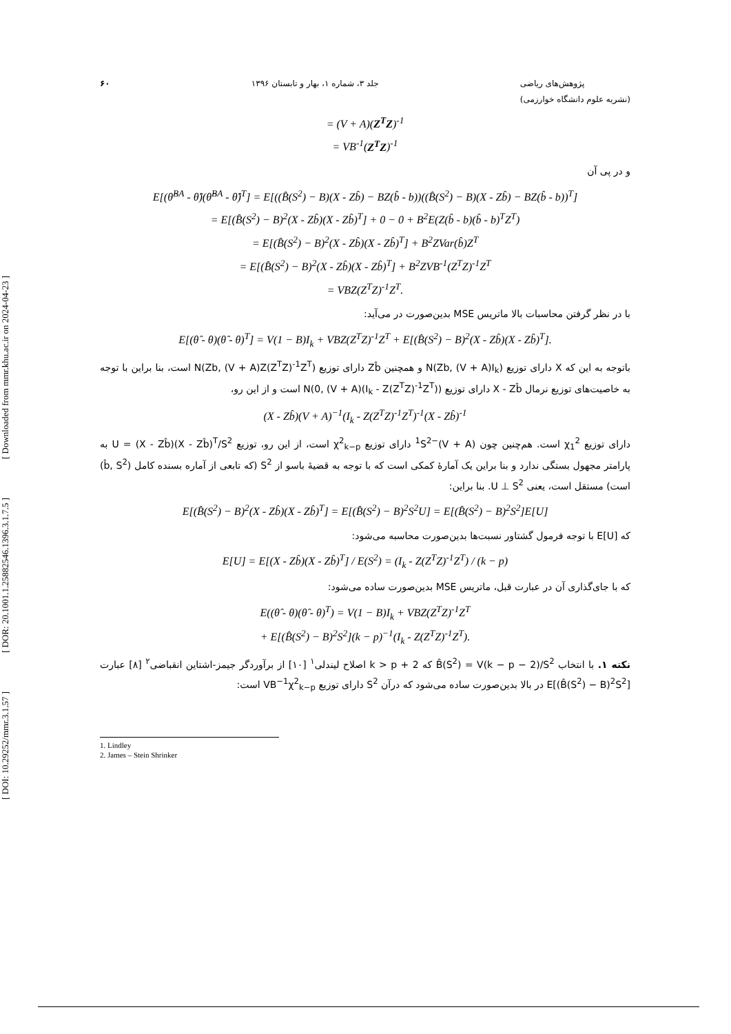[ DOI: 10.29252/mmr.3.1.57 ] [ DOR: 20.1001.1.25882546.1396.3.1.7.5 ] [ Downloaded from mmr.khu.ac.ir on 2024-04-23 ]
۶۰ جلد ۳، شماره ۱، بهار و تابستان ۱۳۹۶ پژوهش‌های ریاضی
(نشریه علوم دانشگاه خوارزمی)
= (V + A)(Z<sup>T</sup>Z)<sup>-1</sup>
= VB<sup>-1</sup>(Z<sup>T</sup>Z)<sup>-1</sup>
و در پی آن
E[(θ̂<sup>BA</sup> - θ̂)(θ̂<sup>BA</sup> - θ̂)<sup>T</sup>] = E[((B̂(S<sup>2</sup>) − B)(X - Zb̂) − BZ(b̂ - b))((B̂(S<sup>2</sup>) − B)(X - Zb̂) − BZ(b̂ - b))<sup>T</sup>]
= E[(B̂(S<sup>2</sup>) − B)<sup>2</sup>(X - Zb̂)(X - Zb̂)<sup>T</sup>] + 0 − 0 + B<sup>2</sup>E(Z(b̂ - b)(b̂ - b)<sup>T</sup>Z<sup>T</sup>)
= E[(B̂(S<sup>2</sup>) − B)<sup>2</sup>(X - Zb̂)(X - Zb̂)<sup>T</sup>] + B<sup>2</sup>ZVar(b̂)Z<sup>T</sup>
= E[(B̂(S<sup>2</sup>) − B)<sup>2</sup>(X - Zb̂)(X - Zb̂)<sup>T</sup>] + B<sup>2</sup>ZVB<sup>-1</sup>(Z<sup>T</sup>Z)<sup>-1</sup>Z<sup>T</sup>
= VBZ(Z<sup>T</sup>Z)<sup>-1</sup>Z<sup>T</sup>.
با در نظر گرفتن محاسبات بالا ماتریس MSE بدین‌صورت در می‌آید:
E[(θ̂ - θ)(θ̂ - θ)<sup>T</sup>] = V(1 − B)I<sub>k</sub> + VBZ(Z<sup>T</sup>Z)<sup>-1</sup>Z<sup>T</sup> + E[(B̂(S<sup>2</sup>) − B)<sup>2</sup>(X - Zb̂)(X - Zb̂)<sup>T</sup>].
باتوجه به این که X دارای توزیع N(Zb, (V + A)I<sub>k</sub>) و همچنین Zb̂ دارای توزیع N(Zb, (V + A)Z(Z<sup>T</sup>Z)<sup>-1</sup>Z<sup>T</sup>) است، بنا براین با توجه به خاصیت‌های توزیع نرمال X - Zb̂ دارای توزیع N(0, (V + A)(I<sub>k</sub> - Z(Z<sup>T</sup>Z)<sup>-1</sup>Z<sup>T</sup>)) است و از این رو،
(X - Zb̂)(V + A)<sup>−1</sup>(I<sub>k</sub> - Z(Z<sup>T</sup>Z)<sup>-1</sup>Z<sup>T</sup>)<sup>-1</sup>(X - Zb̂)<sup>-1</sup>
دارای توزیع χ<sub>1</sub><sup>2</sup> است. هم‌چنین چون (V + A)<sup>−1</sup>S<sup>2</sup> دارای توزیع χ<sup>2</sup><sub>k−p</sub> است، از این رو، توزیع U = (X - Zb̂)(X - Zb̂)<sup>T</sup>/S<sup>2</sup> به پارامتر مجهول بستگی ندارد و بنا براین یک آمارهٔ کمکی است که با توجه به قضیهٔ باسو از S<sup>2</sup> (که تابعی از آماره بسنده کامل (b̂, S<sup>2</sup>) است) مستقل است، یعنی U ⊥ S<sup>2</sup>. بنا براین:
E[(B̂(S<sup>2</sup>) − B)<sup>2</sup>(X - Zb̂)(X - Zb̂)<sup>T</sup>] = E[(B̂(S<sup>2</sup>) − B)<sup>2</sup>S<sup>2</sup>U] = E[(B̂(S<sup>2</sup>) − B)<sup>2</sup>S<sup>2</sup>]E[U]
که E[U] با توجه فرمول گشتاور نسبت‌ها بدین‌صورت محاسبه می‌شود:
E[U] = E[(X - Zb̂)(X - Zb̂)<sup>T</sup>] / E(S<sup>2</sup>) = (I<sub>k</sub> - Z(Z<sup>T</sup>Z)<sup>-1</sup>Z<sup>T</sup>) / (k − p)
که با جای‌گذاری آن در عبارت قبل، ماتریس MSE بدین‌صورت ساده می‌شود:
E((θ̂ - θ)(θ̂ - θ)<sup>T</sup>) = V(1 − B)I<sub>k</sub> + VBZ(Z<sup>T</sup>Z)<sup>-1</sup>Z<sup>T</sup>
+ E[(B̂(S<sup>2</sup>) − B)<sup>2</sup>S<sup>2</sup>](k − p)<sup>−1</sup>(I<sub>k</sub> - Z(Z<sup>T</sup>Z)<sup>-1</sup>Z<sup>T</sup>).
نکته ۱. با انتخاب B̂(S<sup>2</sup>) = V(k − p − 2)/S<sup>2</sup> که k > p + 2 اصلاح لیندلی<sup>۱</sup> [۱۰] از برآوردگر جیمز-اشتاین انقباضی<sup>۲</sup> [۸] عبارت E[(B̂(S<sup>2</sup>) − B)<sup>2</sup>S<sup>2</sup>] در بالا بدین‌صورت ساده می‌شود که درآن S<sup>2</sup> دارای توزیع VB<sup>−1</sup>χ<sup>2</sup><sub>k−p</sub> است:
1. Lindley
2. James – Stein Shrinker